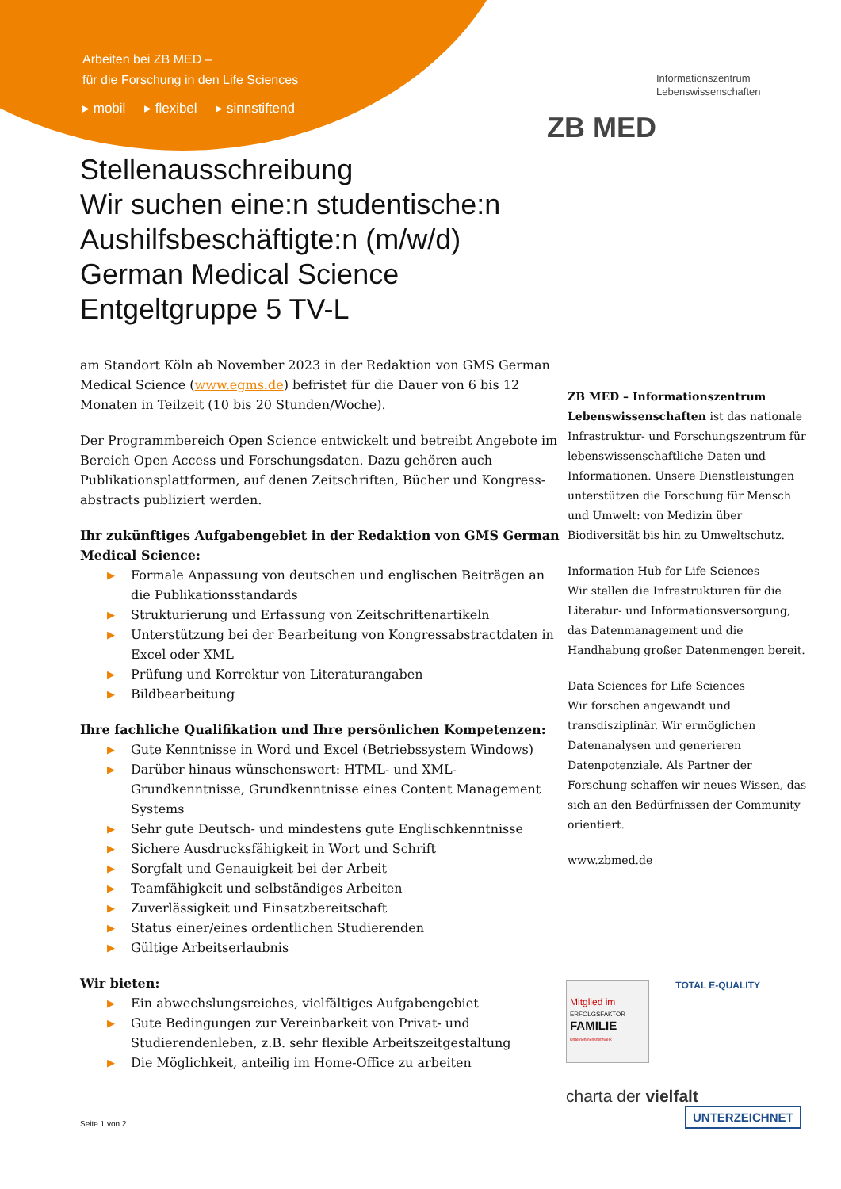Arbeiten bei ZB MED –
für die Forschung in den Life Sciences
▸ mobil ▸ flexibel ▸ sinnstiftend
Informationszentrum
Lebenswissenschaften
ZB MED
Stellenausschreibung
Wir suchen eine:n studentische:n
Aushilfsbeschäftigte:n (m/w/d)
German Medical Science
Entgeltgruppe 5 TV-L
am Standort Köln ab November 2023 in der Redaktion von GMS German Medical Science (www.egms.de) befristet für die Dauer von 6 bis 12 Monaten in Teilzeit (10 bis 20 Stunden/Woche).
Der Programmbereich Open Science entwickelt und betreibt Angebote im Bereich Open Access und Forschungsdaten. Dazu gehören auch Publikationsplattformen, auf denen Zeitschriften, Bücher und Kongress-abstracts publiziert werden.
Ihr zukünftiges Aufgabengebiet in der Redaktion von GMS German Medical Science:
▶ Formale Anpassung von deutschen und englischen Beiträgen an die Publikationsstandards
▶ Strukturierung und Erfassung von Zeitschriftenartikeln
▶ Unterstützung bei der Bearbeitung von Kongressabstractdaten in Excel oder XML
▶ Prüfung und Korrektur von Literaturangaben
▶ Bildbearbeitung
Ihre fachliche Qualifikation und Ihre persönlichen Kompetenzen:
▶ Gute Kenntnisse in Word und Excel (Betriebssystem Windows)
▶ Darüber hinaus wünschenswert: HTML- und XML-Grundkenntnisse, Grundkenntnisse eines Content Management Systems
▶ Sehr gute Deutsch- und mindestens gute Englischkenntnisse
▶ Sichere Ausdrucksfähigkeit in Wort und Schrift
▶ Sorgfalt und Genauigkeit bei der Arbeit
▶ Teamfähigkeit und selbständiges Arbeiten
▶ Zuverlässigkeit und Einsatzbereitschaft
▶ Status einer/eines ordentlichen Studierenden
▶ Gültige Arbeitserlaubnis
Wir bieten:
▶ Ein abwechslungsreiches, vielfältiges Aufgabengebiet
▶ Gute Bedingungen zur Vereinbarkeit von Privat- und Studierendenleben, z.B. sehr flexible Arbeitszeitgestaltung
▶ Die Möglichkeit, anteilig im Home-Office zu arbeiten
ZB MED – Informationszentrum Lebenswissenschaften ist das nationale Infrastruktur- und Forschungszentrum für lebenswissenschaftliche Daten und Informationen. Unsere Dienstleistungen unterstützen die Forschung für Mensch und Umwelt: von Medizin über Biodiversität bis hin zu Umweltschutz.
Information Hub for Life Sciences
Wir stellen die Infrastrukturen für die Literatur- und Informationsversorgung, das Datenmanagement und die Handhabung großer Datenmengen bereit.
Data Sciences for Life Sciences
Wir forschen angewandt und transdisziplinär. Wir ermöglichen Datenanalysen und generieren Datenpotenziale. Als Partner der Forschung schaffen wir neues Wissen, das sich an den Bedürfnissen der Community orientiert.
www.zbmed.de
Mitglied im
ERFOLGSFAKTOR
FAMILIE
Unternehmensnetzwerk
TOTAL E-QUALITY
charta der vielfalt
UNTERZEICHNET
Seite 1 von 2